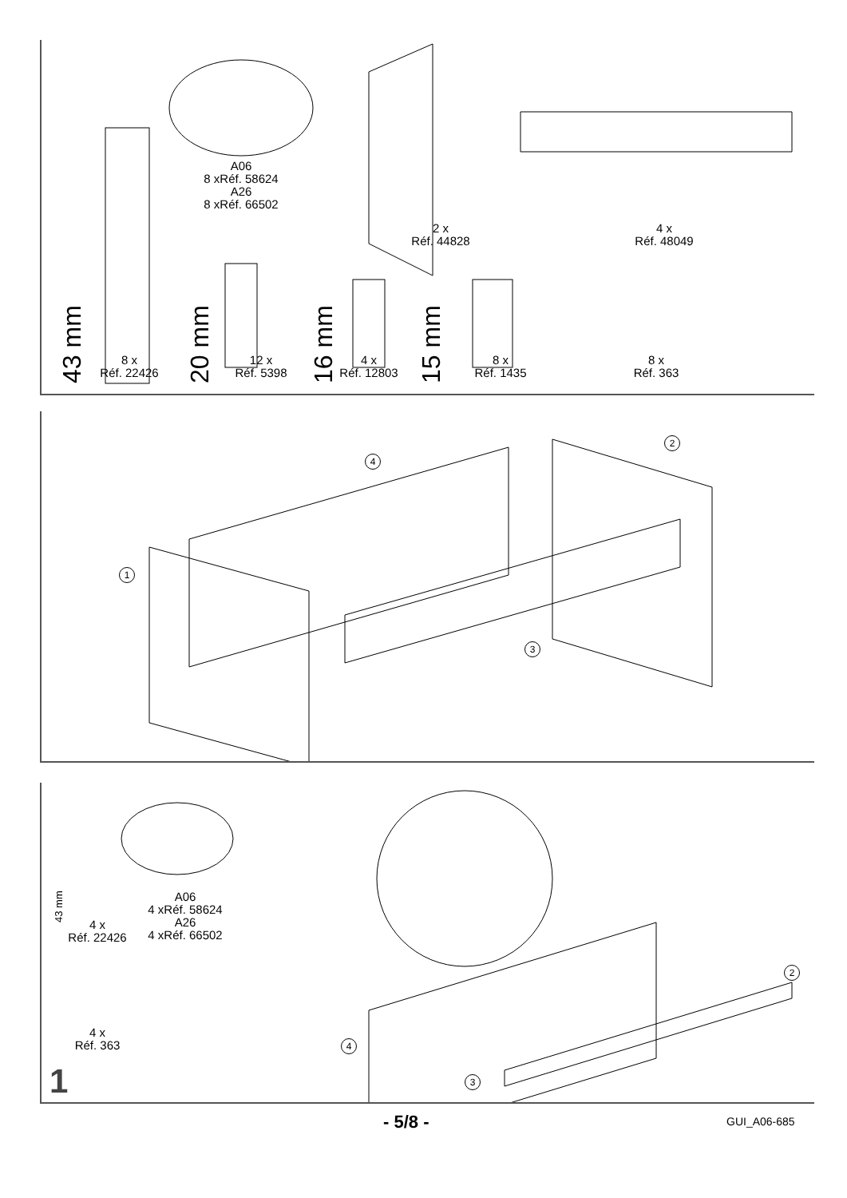A06
8 xRéf. 58624
A26
8 xRéf. 66502
2 x
Réf. 44828
4 x
Réf. 48049
8 x
Réf. 22426
12 x
Réf. 5398
4 x
Réf. 12803
8 x
Réf. 1435
8 x
Réf. 363
43 mm 20 mm 16 mm 15 mm
1
2
3
4
4 x
Réf. 22426
A06
4 xRéf. 58624
A26
4 xRéf. 66502
4 x
Réf. 363
43 mm
2
4
3
1
- 5/8 - GUI_A06-685